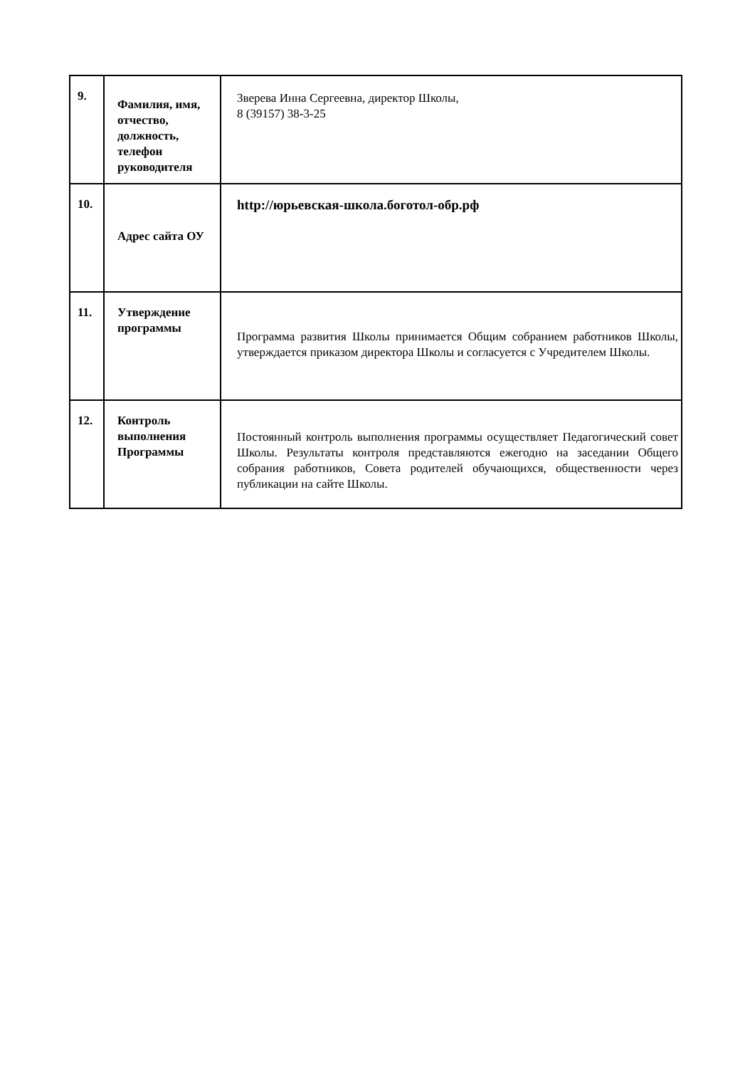| 9. | Фамилия, имя, отчество, должность, телефон руководителя | Зверева Инна Сергеевна, директор Школы, 8 (39157) 38-3-25 |
| 10. | Адрес сайта ОУ | http://юрьевская-школа.боготол-обр.рф |
| 11. | Утверждение программы | Программа развития Школы принимается Общим собранием работников Школы, утверждается приказом директора Школы и согласуется с Учредителем Школы. |
| 12. | Контроль выполнения Программы | Постоянный контроль выполнения программы осуществляет Педагогический совет Школы. Результаты контроля представляются ежегодно на заседании Общего собрания работников, Совета родителей обучающихся, общественности через публикации на сайте Школы. |